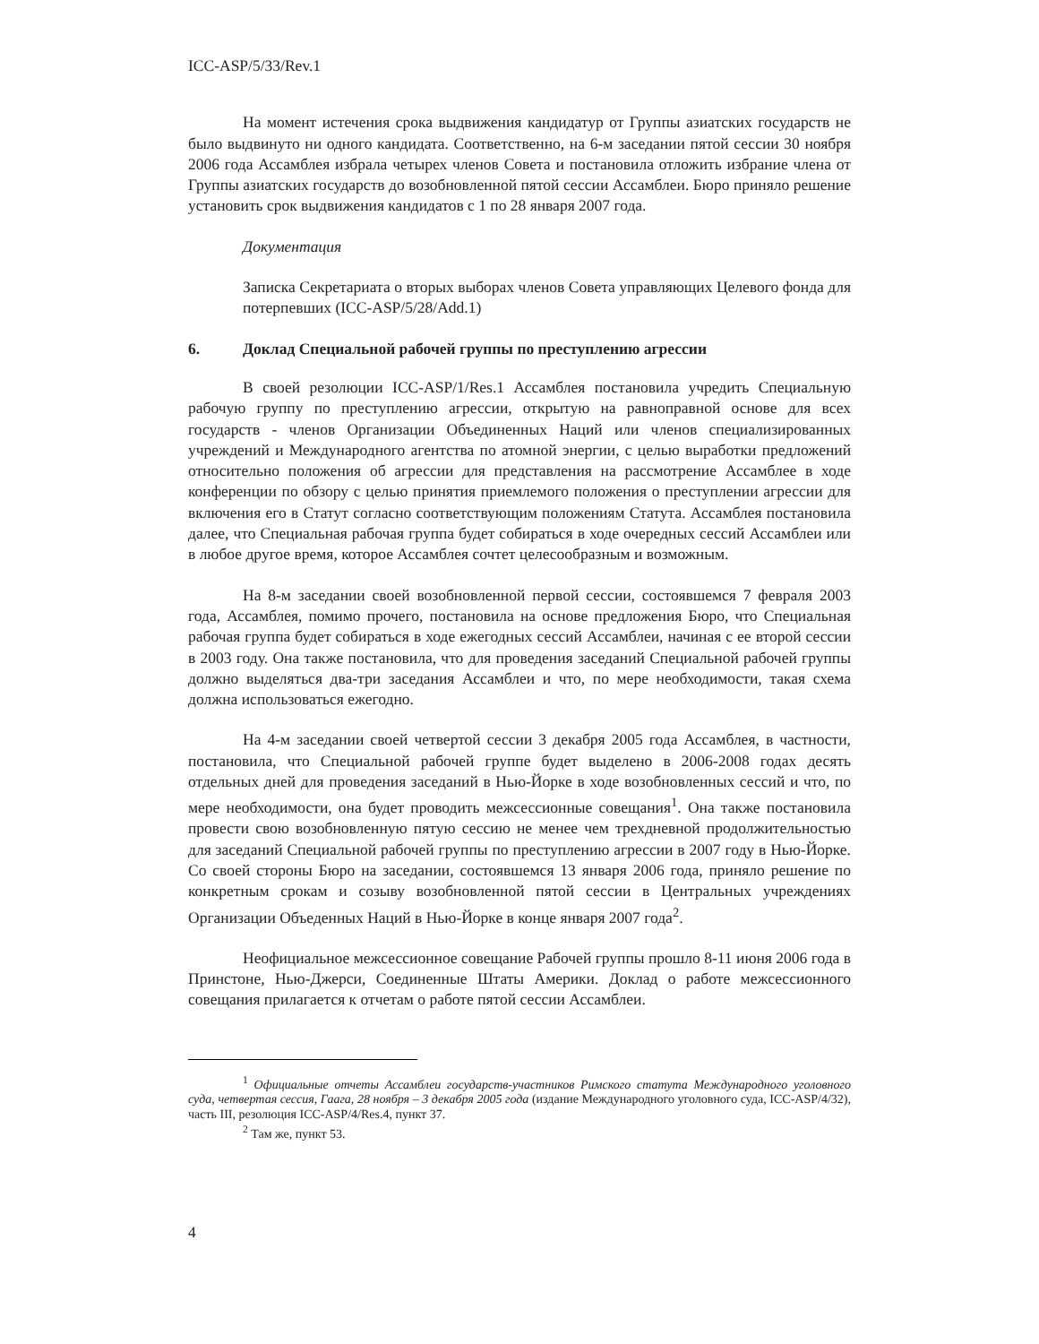ICC-ASP/5/33/Rev.1
На момент истечения срока выдвижения кандидатур от Группы азиатских государств не было выдвинуто ни одного кандидата. Соответственно, на 6-м заседании пятой сессии 30 ноября 2006 года Ассамблея избрала четырех членов Совета и постановила отложить избрание члена от Группы азиатских государств до возобновленной пятой сессии Ассамблеи. Бюро приняло решение установить срок выдвижения кандидатов с 1 по 28 января 2007 года.
Документация
Записка Секретариата о вторых выборах членов Совета управляющих Целевого фонда для потерпевших (ICC-ASP/5/28/Add.1)
6. Доклад Специальной рабочей группы по преступлению агрессии
В своей резолюции ICC-ASP/1/Res.1 Ассамблея постановила учредить Специальную рабочую группу по преступлению агрессии, открытую на равноправной основе для всех государств - членов Организации Объединенных Наций или членов специализированных учреждений и Международного агентства по атомной энергии, с целью выработки предложений относительно положения об агрессии для представления на рассмотрение Ассамблее в ходе конференции по обзору с целью принятия приемлемого положения о преступлении агрессии для включения его в Статут согласно соответствующим положениям Статута. Ассамблея постановила далее, что Специальная рабочая группа будет собираться в ходе очередных сессий Ассамблеи или в любое другое время, которое Ассамблея сочтет целесообразным и возможным.
На 8-м заседании своей возобновленной первой сессии, состоявшемся 7 февраля 2003 года, Ассамблея, помимо прочего, постановила на основе предложения Бюро, что Специальная рабочая группа будет собираться в ходе ежегодных сессий Ассамблеи, начиная с ее второй сессии в 2003 году. Она также постановила, что для проведения заседаний Специальной рабочей группы должно выделяться два-три заседания Ассамблеи и что, по мере необходимости, такая схема должна использоваться ежегодно.
На 4-м заседании своей четвертой сессии 3 декабря 2005 года Ассамблея, в частности, постановила, что Специальной рабочей группе будет выделено в 2006-2008 годах десять отдельных дней для проведения заседаний в Нью-Йорке в ходе возобновленных сессий и что, по мере необходимости, она будет проводить межсессионные совещания<sup>1</sup>. Она также постановила провести свою возобновленную пятую сессию не менее чем трехдневной продолжительностью для заседаний Специальной рабочей группы по преступлению агрессии в 2007 году в Нью-Йорке. Со своей стороны Бюро на заседании, состоявшемся 13 января 2006 года, приняло решение по конкретным срокам и созыву возобновленной пятой сессии в Центральных учреждениях Организации Объеденных Наций в Нью-Йорке в конце января 2007 года<sup>2</sup>.
Неофициальное межсессионное совещание Рабочей группы прошло 8-11 июня 2006 года в Принстоне, Нью-Джерси, Соединенные Штаты Америки. Доклад о работе межсессионного совещания прилагается к отчетам о работе пятой сессии Ассамблеи.
<sup>1</sup> Официальные отчеты Ассамблеи государств-участников Римского статута Международного уголовного суда, четвертая сессия, Гаага, 28 ноября – 3 декабря 2005 года (издание Международного уголовного суда, ICC-ASP/4/32), часть III, резолюция ICC-ASP/4/Res.4, пункт 37.
<sup>2</sup> Там же, пункт 53.
4